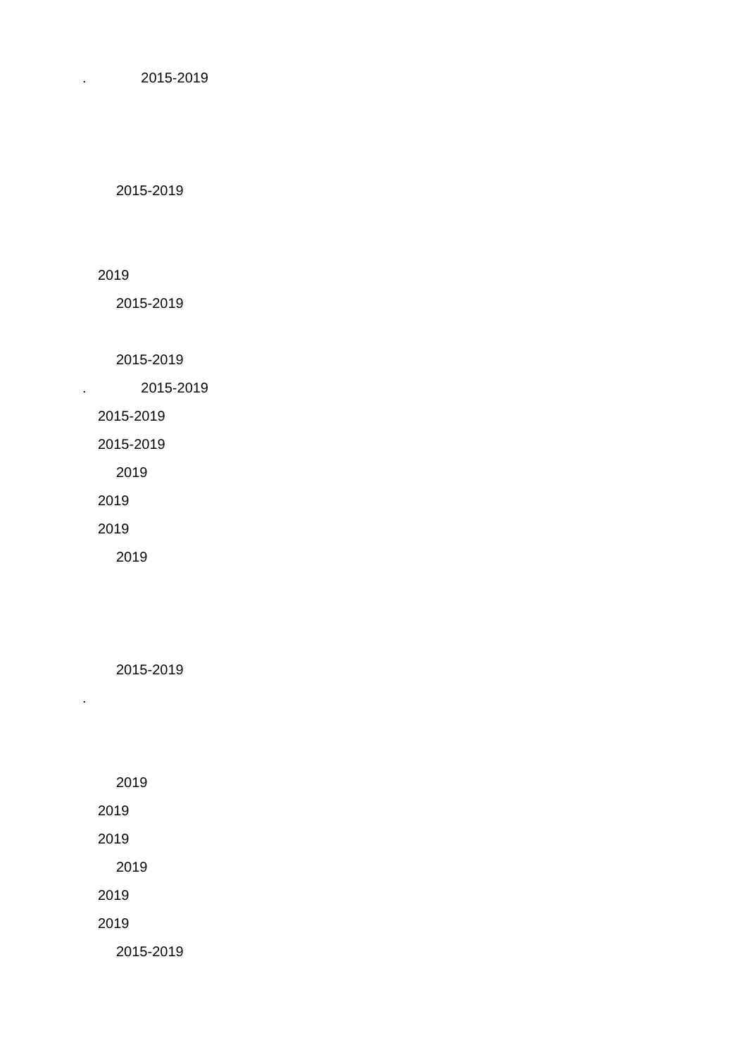. 2015-2019
2015-2019
2019
2015-2019
2015-2019
. 2015-2019
2015-2019
2015-2019
2019
2019
2019
2019
2015-2019
.
2019
2019
2019
2019
2019
2019
2015-2019